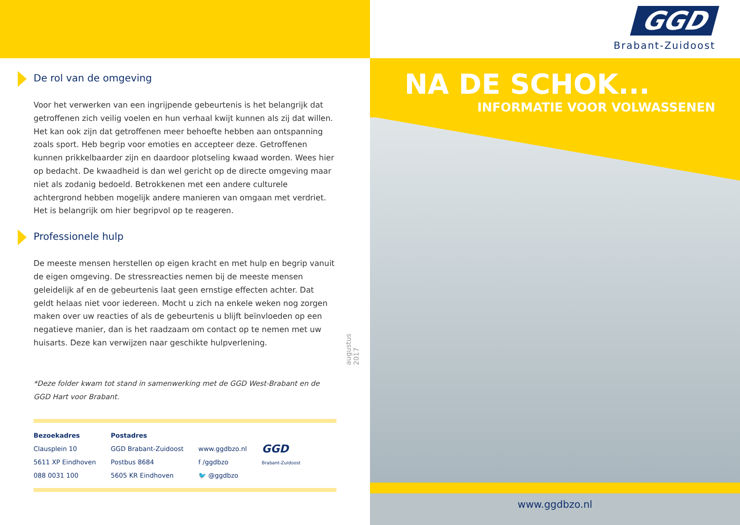De rol van de omgeving
Voor het verwerken van een ingrijpende gebeurtenis is het belangrijk dat getroffenen zich veilig voelen en hun verhaal kwijt kunnen als zij dat willen. Het kan ook zijn dat getroffenen meer behoefte hebben aan ontspanning zoals sport. Heb begrip voor emoties en accepteer deze. Getroffenen kunnen prikkelbaarder zijn en daardoor plotseling kwaad worden. Wees hier op bedacht. De kwaadheid is dan wel gericht op de directe omgeving maar niet als zodanig bedoeld. Betrokkenen met een andere culturele achtergrond hebben mogelijk andere manieren van omgaan met verdriet. Het is belangrijk om hier begripvol op te reageren.
Professionele hulp
De meeste mensen herstellen op eigen kracht en met hulp en begrip vanuit de eigen omgeving. De stressreacties nemen bij de meeste mensen geleidelijk af en de gebeurtenis laat geen ernstige effecten achter. Dat geldt helaas niet voor iedereen. Mocht u zich na enkele weken nog zorgen maken over uw reacties of als de gebeurtenis u blijft beïnvloeden op een negatieve manier, dan is het raadzaam om contact op te nemen met uw huisarts. Deze kan verwijzen naar geschikte hulpverlening.
*Deze folder kwam tot stand in samenwerking met de GGD West-Brabant en de GGD Hart voor Brabant.
Bezoekadres
Clausplein 10
5611 XP Eindhoven
088 0031 100
Postadres
GGD Brabant-Zuidoost
Postbus 8684
5605 KR Eindhoven
www.ggdbzo.nl
f /ggdbzo
🐦 @ggdbzo
GGD
Brabant-Zuidoost
augustus 2017
GGD
Brabant-Zuidoost
NA DE SCHOK...
INFORMATIE VOOR VOLWASSENEN
www.ggdbzo.nl